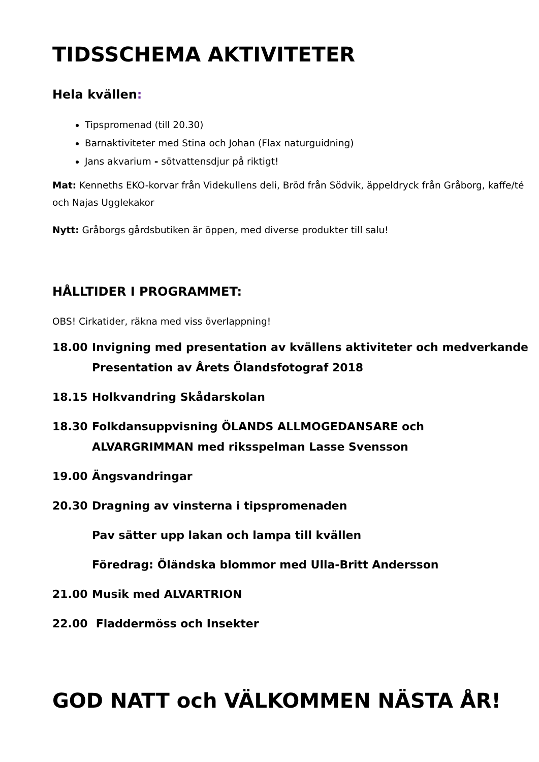TIDSSCHEMA AKTIVITETER
Hela kvällen:
Tipspromenad (till 20.30)
Barnaktiviteter med Stina och Johan (Flax naturguidning)
Jans akvarium - sötvattensdjur på riktigt!
Mat: Kenneths EKO-korvar från Videkullens deli, Bröd från Södvik, äppeldryck från Gråborg, kaffe/té och Najas Ugglekakor
Nytt: Gråborgs gårdsbutiken är öppen, med diverse produkter till salu!
HÅLLTIDER I PROGRAMMET:
OBS! Cirkatider, räkna med viss överlappning!
| 18.00 | Invigning med presentation av kvällens aktiviteter och medverkande Presentation av Årets Ölandsfotograf 2018 |
| 18.15 | Holkvandring Skådarskolan |
| 18.30 | Folkdansuppvisning ÖLANDS ALLMOGEDANSARE och ALVARGRIMMAN med riksspelman Lasse Svensson |
| 19.00 | Ängsvandringar |
| 20.30 | Dragning av vinsterna i tipspromenaden |
| | Pav sätter upp lakan och lampa till kvällen |
| | Föredrag: Öländska blommor med Ulla-Britt Andersson |
| 21.00 | Musik med ALVARTRION |
| 22.00 | Fladdermöss och Insekter |
GOD NATT och VÄLKOMMEN NÄSTA ÅR!